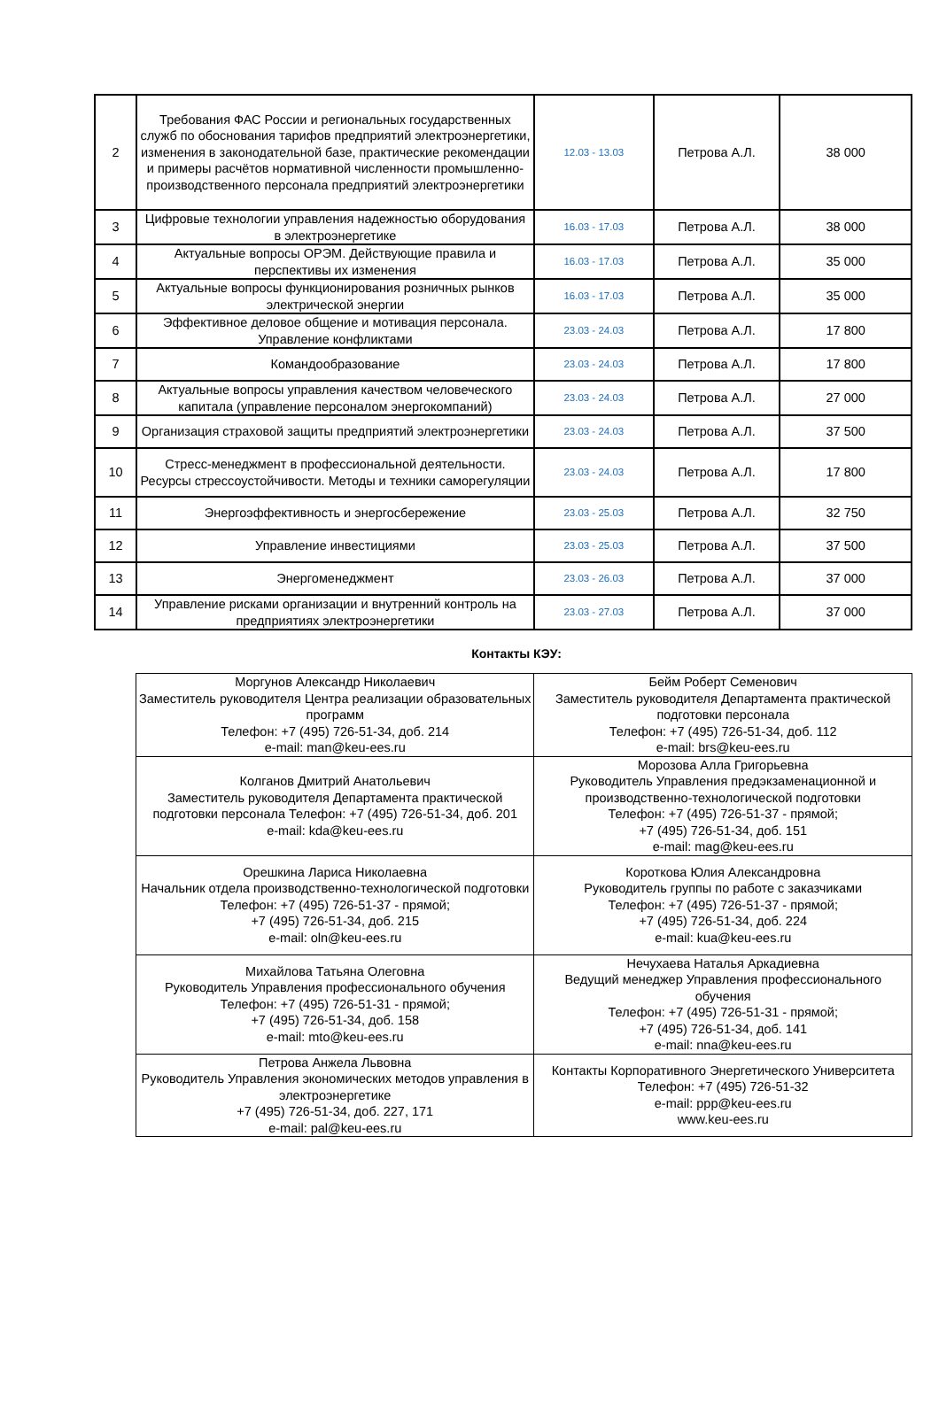| 2 | Требования ФАС России и региональных государственных служб по обоснования тарифов предприятий электроэнергетики, изменения в законодательной базе, практические рекомендации и примеры расчётов нормативной численности промышленно-производственного персонала предприятий электроэнергетики | 12.03 - 13.03 | Петрова А.Л. | 38 000 |
| 3 | Цифровые технологии управления надежностью оборудования в электроэнергетике | 16.03 - 17.03 | Петрова А.Л. | 38 000 |
| 4 | Актуальные вопросы ОРЭМ. Действующие правила и перспективы их изменения | 16.03 - 17.03 | Петрова А.Л. | 35 000 |
| 5 | Актуальные вопросы функционирования розничных рынков электрической энергии | 16.03 - 17.03 | Петрова А.Л. | 35 000 |
| 6 | Эффективное деловое общение и мотивация персонала. Управление конфликтами | 23.03 - 24.03 | Петрова А.Л. | 17 800 |
| 7 | Командообразование | 23.03 - 24.03 | Петрова А.Л. | 17 800 |
| 8 | Актуальные вопросы управления качеством человеческого капитала (управление персоналом энергокомпаний) | 23.03 - 24.03 | Петрова А.Л. | 27 000 |
| 9 | Организация страховой защиты предприятий электроэнергетики | 23.03 - 24.03 | Петрова А.Л. | 37 500 |
| 10 | Стресс-менеджмент в профессиональной деятельности. Ресурсы стрессоустойчивости. Методы и техники саморегуляции | 23.03 - 24.03 | Петрова А.Л. | 17 800 |
| 11 | Энергоэффективность и энергосбережение | 23.03 - 25.03 | Петрова А.Л. | 32 750 |
| 12 | Управление инвестициями | 23.03 - 25.03 | Петрова А.Л. | 37 500 |
| 13 | Энергоменеджмент | 23.03 - 26.03 | Петрова А.Л. | 37 000 |
| 14 | Управление рисками организации и внутренний контроль на предприятиях электроэнергетики | 23.03 - 27.03 | Петрова А.Л. | 37 000 |
Контакты КЭУ:
| Моргунов Александр Николаевич Заместитель руководителя Центра реализации образовательных программ Телефон: +7 (495) 726-51-34, доб. 214 e-mail: man@keu-ees.ru | Бейм Роберт Семенович Заместитель руководителя Департамента практической подготовки персонала Телефон: +7 (495) 726-51-34, доб. 112 e-mail: brs@keu-ees.ru |
| Колганов Дмитрий Анатольевич Заместитель руководителя Департамента практической подготовки персонала Телефон: +7 (495) 726-51-34, доб. 201 e-mail: kda@keu-ees.ru | Морозова Алла Григорьевна Руководитель Управления предэкзаменационной и производственно-технологической подготовки Телефон: +7 (495) 726-51-37 - прямой; +7 (495) 726-51-34, доб. 151 e-mail: mag@keu-ees.ru |
| Орешкина Лариса Николаевна Начальник отдела производственно-технологической подготовки Телефон: +7 (495) 726-51-37 - прямой; +7 (495) 726-51-34, доб. 215 e-mail: oln@keu-ees.ru | Короткова Юлия Александровна Руководитель группы по работе с заказчиками Телефон: +7 (495) 726-51-37 - прямой; +7 (495) 726-51-34, доб. 224 e-mail: kua@keu-ees.ru |
| Михайлова Татьяна Олеговна Руководитель Управления профессионального обучения Телефон: +7 (495) 726-51-31 - прямой; +7 (495) 726-51-34, доб. 158 e-mail: mto@keu-ees.ru | Нечухаева Наталья Аркадиевна Ведущий менеджер Управления профессионального обучения Телефон: +7 (495) 726-51-31 - прямой; +7 (495) 726-51-34, доб. 141 e-mail: nna@keu-ees.ru |
| Петрова Анжела Львовна Руководитель Управления экономических методов управления в электроэнергетике +7 (495) 726-51-34, доб. 227, 171 e-mail: pal@keu-ees.ru | Контакты Корпоративного Энергетического Университета Телефон: +7 (495) 726-51-32 e-mail: ppp@keu-ees.ru www.keu-ees.ru |